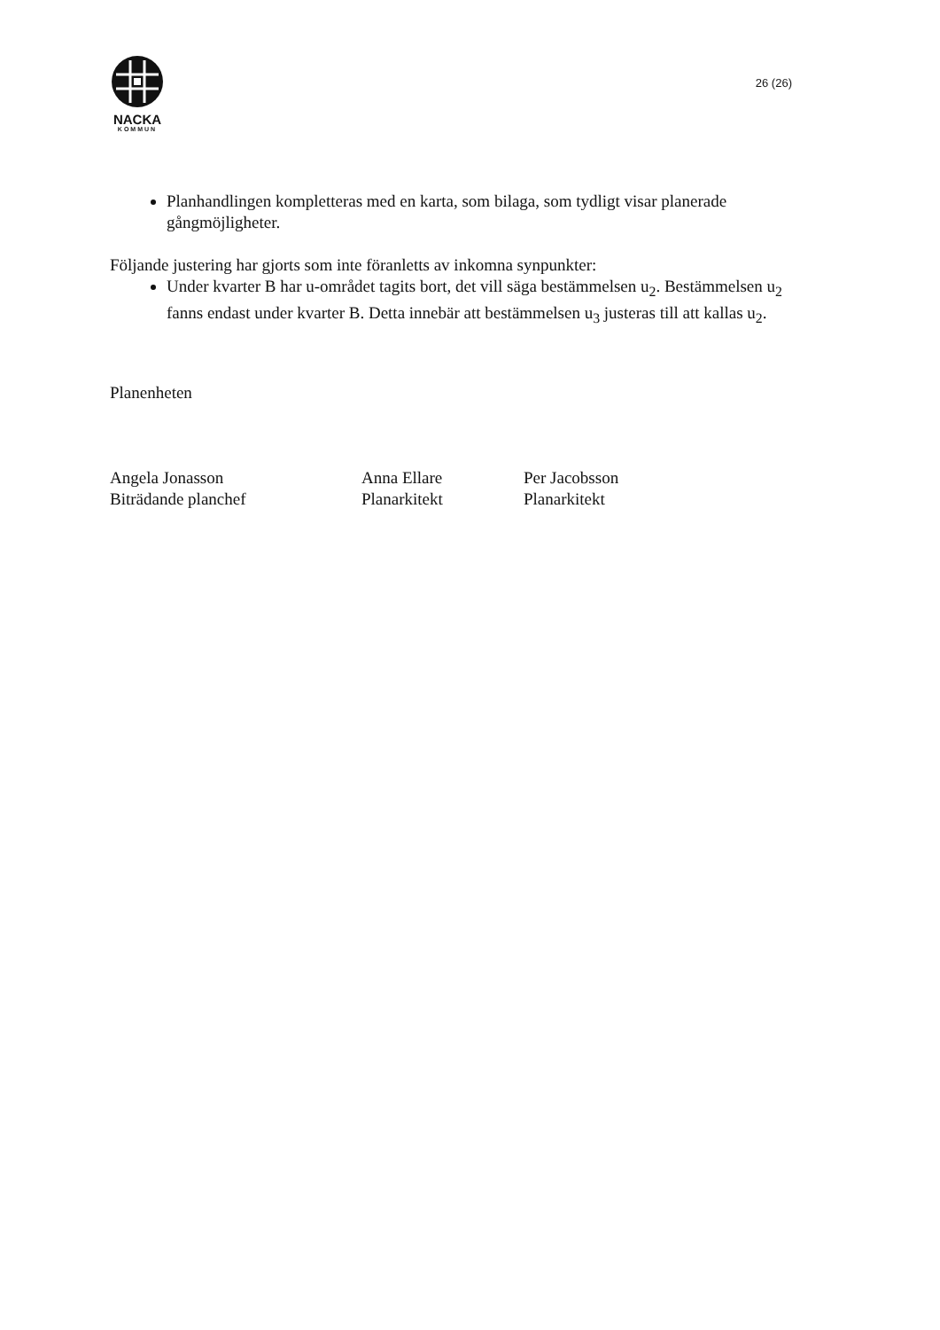NACKA
KOMMUN
26 (26)
Planhandlingen kompletteras med en karta, som bilaga, som tydligt visar planerade gångmöjligheter.
Följande justering har gjorts som inte föranletts av inkomna synpunkter:
Under kvarter B har u-området tagits bort, det vill säga bestämmelsen u<sub>2</sub>. Bestämmelsen u<sub>2</sub> fanns endast under kvarter B. Detta innebär att bestämmelsen u<sub>3</sub> justeras till att kallas u<sub>2</sub>.
Planenheten
Angela Jonasson
Biträdande planchef
Anna Ellare
Planarkitekt
Per Jacobsson
Planarkitekt